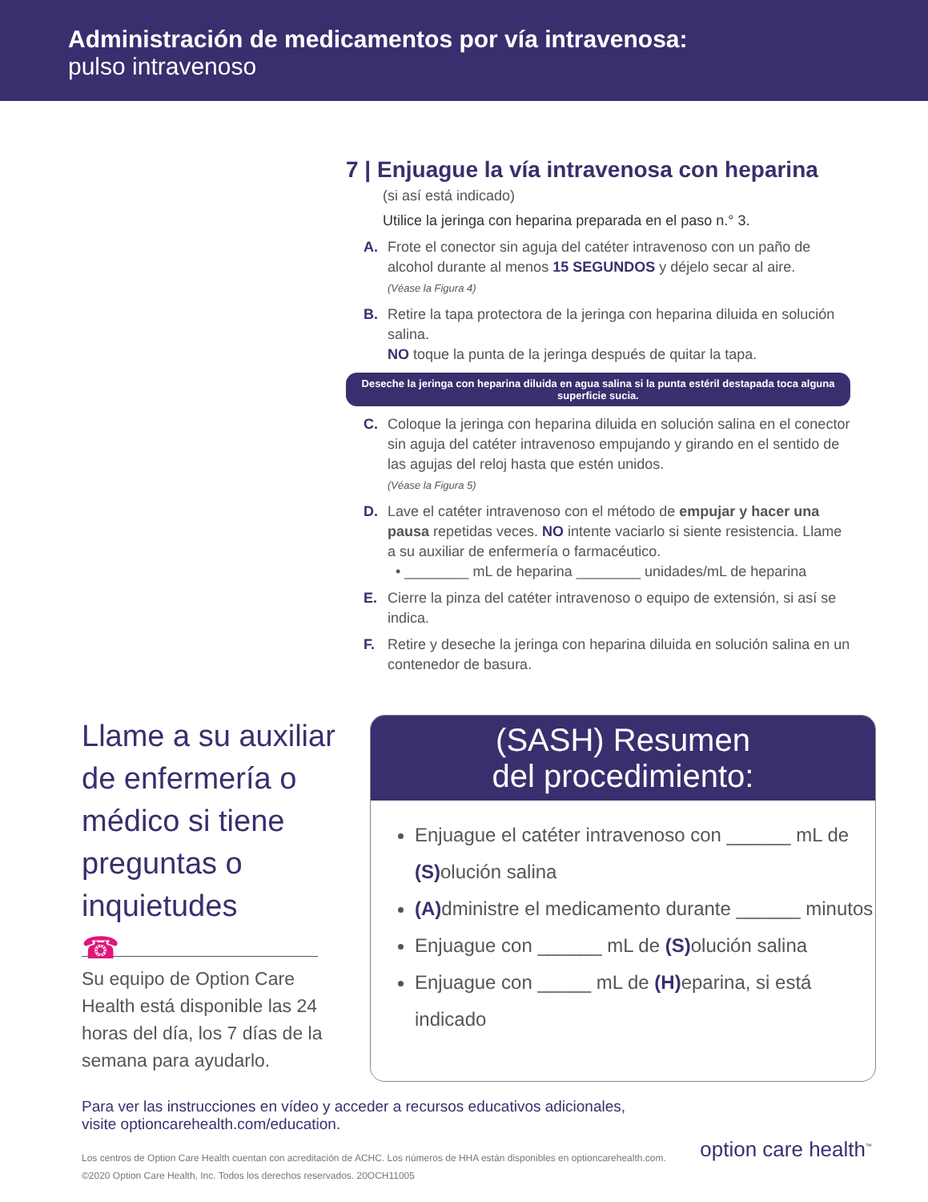Administración de medicamentos por vía intravenosa:
pulso intravenoso
7 | Enjuague la vía intravenosa con heparina
(si así está indicado)
Utilice la jeringa con heparina preparada en el paso n.° 3.
A. Frote el conector sin aguja del catéter intravenoso con un paño de alcohol durante al menos 15 SEGUNDOS y déjelo secar al aire.
(Véase la Figura 4)
B. Retire la tapa protectora de la jeringa con heparina diluida en solución salina.
NO toque la punta de la jeringa después de quitar la tapa.
Deseche la jeringa con heparina diluida en agua salina si la punta estéril destapada toca alguna superficie sucia.
C. Coloque la jeringa con heparina diluida en solución salina en el conector sin aguja del catéter intravenoso empujando y girando en el sentido de las agujas del reloj hasta que estén unidos.
(Véase la Figura 5)
D. Lave el catéter intravenoso con el método de empujar y hacer una pausa repetidas veces. NO intente vaciarlo si siente resistencia. Llame a su auxiliar de enfermería o farmacéutico.
• ________ mL de heparina ________ unidades/mL de heparina
E. Cierre la pinza del catéter intravenoso o equipo de extensión, si así se indica.
F. Retire y deseche la jeringa con heparina diluida en solución salina en un contenedor de basura.
Llame a su auxiliar de enfermería o médico si tiene preguntas o inquietudes
☎
Su equipo de Option Care Health está disponible las 24 horas del día, los 7 días de la semana para ayudarlo.
(SASH) Resumen
del procedimiento:
Enjuague el catéter intravenoso con ______ mL de (S) olución salina
(A) dministre el medicamento durante ______ minutos
Enjuague con ______ mL de (S) olución salina
Enjuague con _____ mL de (H) eparina, si está indicado
Para ver las instrucciones en vídeo y acceder a recursos educativos adicionales,
visite optioncarehealth.com/education.
Los centros de Option Care Health cuentan con acreditación de ACHC. Los números de HHA están disponibles en optioncarehealth.com.
©2020 Option Care Health, Inc. Todos los derechos reservados. 20OCH11005
option care health<sup>™</sup>